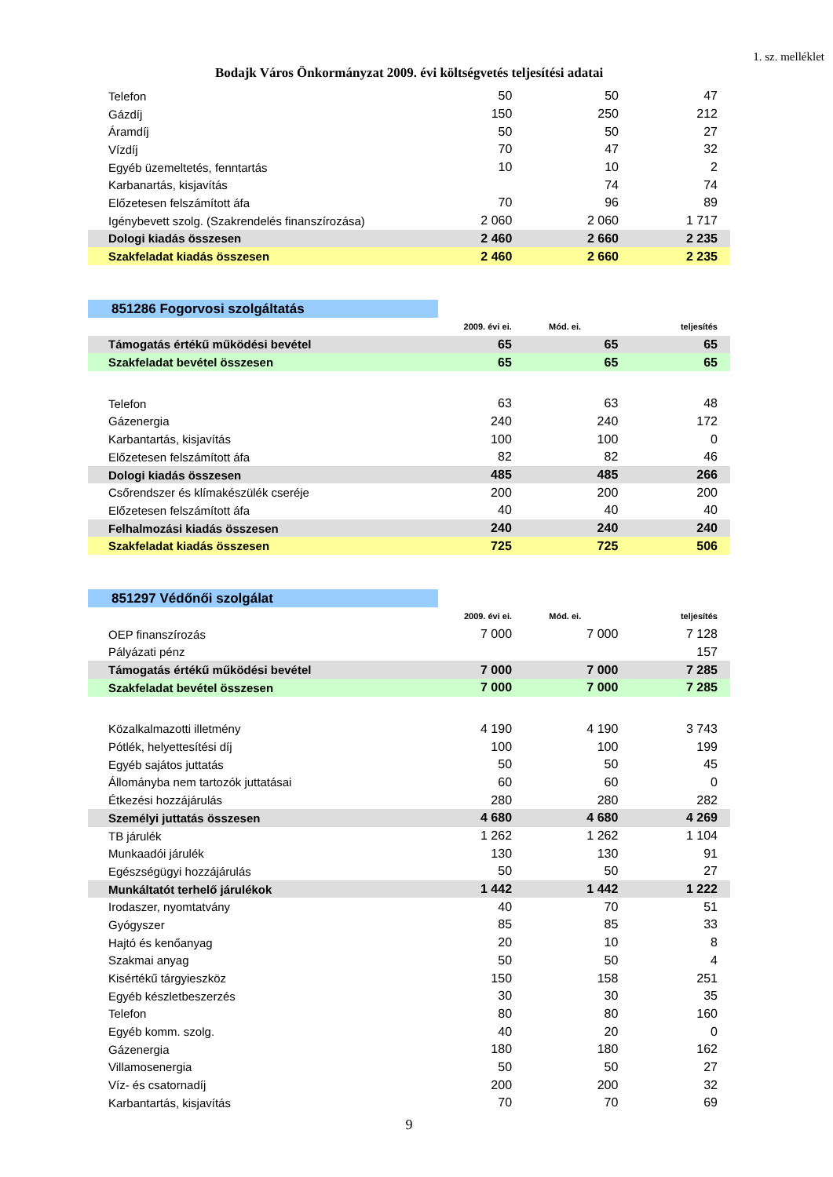1. sz. melléklet
Bodajk Város Önkormányzat 2009. évi költségvetés teljesítési adatai
| Telefon | 50 | 50 | 47 |
| Gázdíj | 150 | 250 | 212 |
| Áramdíj | 50 | 50 | 27 |
| Vízdíj | 70 | 47 | 32 |
| Egyéb üzemeltetés, fenntartás | 10 | 10 | 2 |
| Karbanartás, kisjavítás | | 74 | 74 |
| Előzetesen felszámított áfa | 70 | 96 | 89 |
| Igénybevett szolg. (Szakrendelés finanszírozása) | 2 060 | 2 060 | 1 717 |
| Dologi kiadás összesen | 2 460 | 2 660 | 2 235 |
| Szakfeladat kiadás összesen | 2 460 | 2 660 | 2 235 |
851286 Fogorvosi szolgáltatás
| | 2009. évi ei. | Mód. ei. | teljesítés |
| Támogatás értékű működési bevétel | 65 | 65 | 65 |
| Szakfeladat bevétel összesen | 65 | 65 | 65 |
| Telefon | 63 | 63 | 48 |
| Gázenergia | 240 | 240 | 172 |
| Karbantartás, kisjavítás | 100 | 100 | 0 |
| Előzetesen felszámított áfa | 82 | 82 | 46 |
| Dologi kiadás összesen | 485 | 485 | 266 |
| Csőrendszer és klímakészülék cseréje | 200 | 200 | 200 |
| Előzetesen felszámított áfa | 40 | 40 | 40 |
| Felhalmozási kiadás összesen | 240 | 240 | 240 |
| Szakfeladat kiadás összesen | 725 | 725 | 506 |
851297 Védőnői szolgálat
| | 2009. évi ei. | Mód. ei. | teljesítés |
| OEP finanszírozás | 7 000 | 7 000 | 7 128 |
| Pályázati pénz | | | 157 |
| Támogatás értékű működési bevétel | 7 000 | 7 000 | 7 285 |
| Szakfeladat bevétel összesen | 7 000 | 7 000 | 7 285 |
| Közalkalmazotti illetmény | 4 190 | 4 190 | 3 743 |
| Pótlék, helyettesítési díj | 100 | 100 | 199 |
| Egyéb sajátos juttatás | 50 | 50 | 45 |
| Állományba nem tartozók juttatásai | 60 | 60 | 0 |
| Étkezési hozzájárulás | 280 | 280 | 282 |
| Személyi juttatás összesen | 4 680 | 4 680 | 4 269 |
| TB járulék | 1 262 | 1 262 | 1 104 |
| Munkaadói járulék | 130 | 130 | 91 |
| Egészségügyi hozzájárulás | 50 | 50 | 27 |
| Munkáltatót terhelő járulékok | 1 442 | 1 442 | 1 222 |
| Irodaszer, nyomtatvány | 40 | 70 | 51 |
| Gyógyszer | 85 | 85 | 33 |
| Hajtó és kenőanyag | 20 | 10 | 8 |
| Szakmai anyag | 50 | 50 | 4 |
| Kisértékű tárgyieszköz | 150 | 158 | 251 |
| Egyéb készletbeszerzés | 30 | 30 | 35 |
| Telefon | 80 | 80 | 160 |
| Egyéb komm. szolg. | 40 | 20 | 0 |
| Gázenergia | 180 | 180 | 162 |
| Villamosenergia | 50 | 50 | 27 |
| Víz- és csatornadíj | 200 | 200 | 32 |
| Karbantartás, kisjavítás | 70 | 70 | 69 |
9